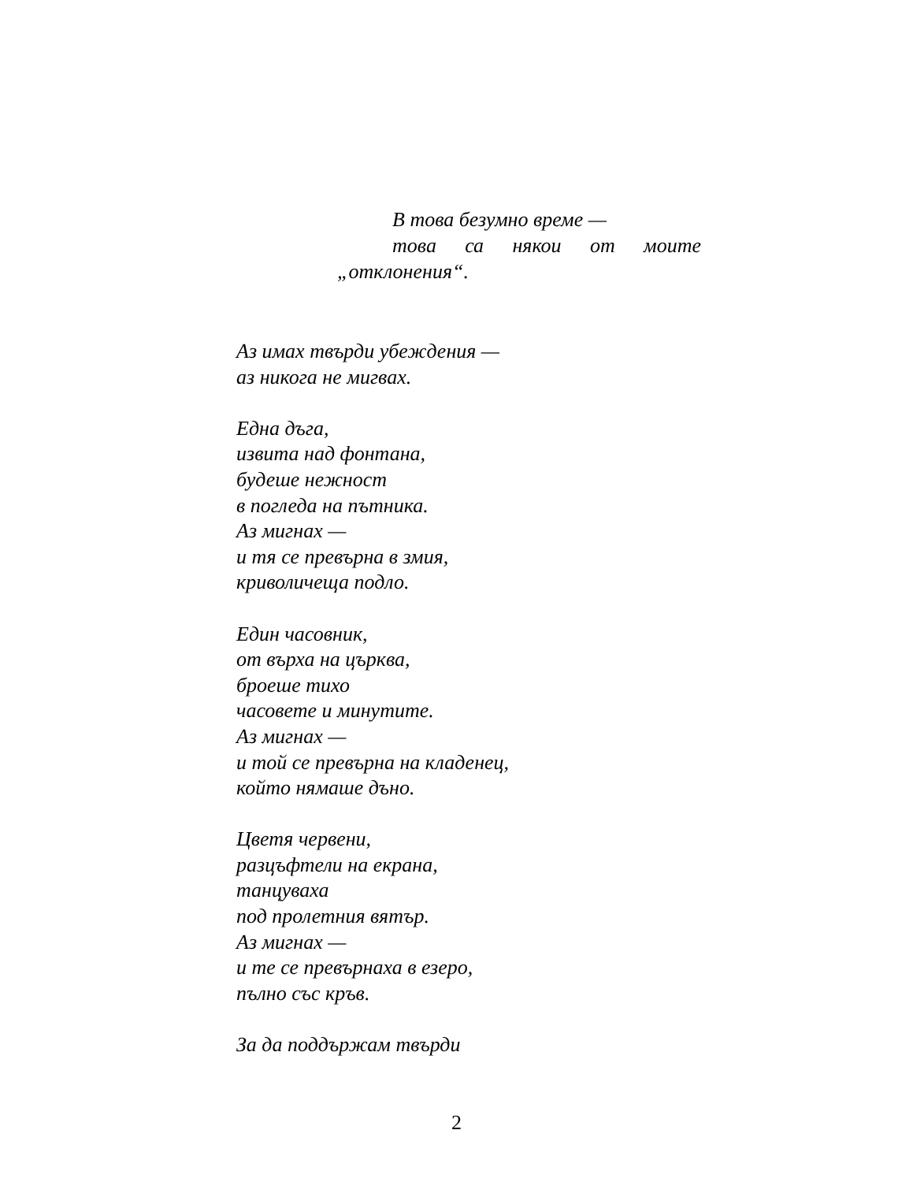В това безумно време —
това са някои от моите
„отклонения“.
Аз имах твърди убеждения —
аз никога не мигвах.
Една дъга,
извита над фонтана,
будеше нежност
в погледа на пътника.
Аз мигнах —
и тя се превърна в змия,
криволичеща подло.
Един часовник,
от върха на църква,
броеше тихо
часовете и минутите.
Аз мигнах —
и той се превърна на кладенец,
който нямаше дъно.
Цветя червени,
разцъфтели на екрана,
танцуваха
под пролетния вятър.
Аз мигнах —
и те се превърнаха в езеро,
пълно със кръв.
За да поддържам твърди
2